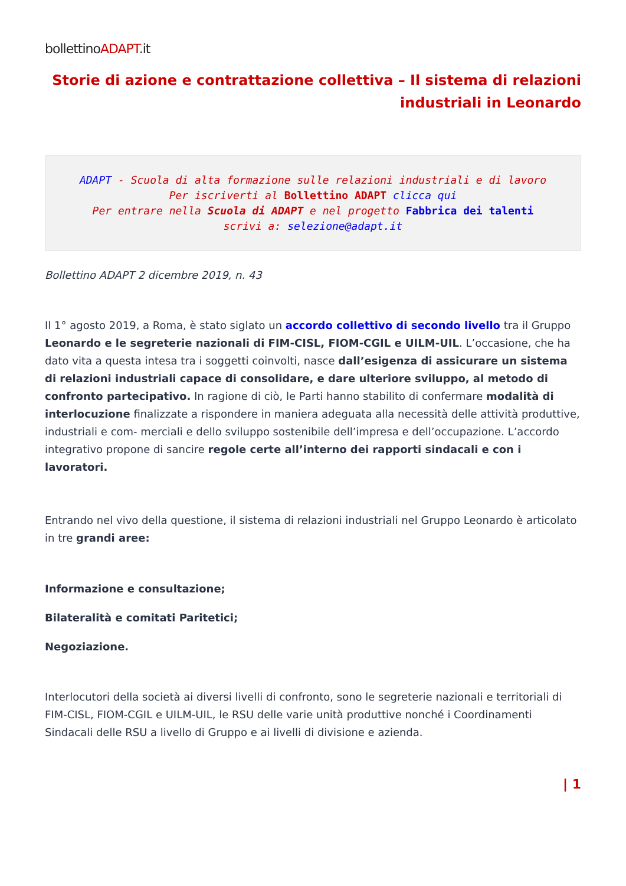bollettinoADAPT.it
Storie di azione e contrattazione collettiva – Il sistema di relazioni industriali in Leonardo
ADAPT - Scuola di alta formazione sulle relazioni industriali e di lavoro
Per iscriverti al Bollettino ADAPT clicca qui
Per entrare nella Scuola di ADAPT e nel progetto Fabbrica dei talenti
scrivi a: selezione@adapt.it
Bollettino ADAPT 2 dicembre 2019, n. 43
Il 1° agosto 2019, a Roma, è stato siglato un accordo collettivo di secondo livello tra il Gruppo Leonardo e le segreterie nazionali di FIM-CISL, FIOM-CGIL e UILM-UIL. L’occasione, che ha dato vita a questa intesa tra i soggetti coinvolti, nasce dall’esigenza di assicurare un sistema di relazioni industriali capace di consolidare, e dare ulteriore sviluppo, al metodo di confronto partecipativo. In ragione di ciò, le Parti hanno stabilito di confermare modalità di interlocuzione finalizzate a rispondere in maniera adeguata alla necessità delle attività produttive, industriali e com- merciali e dello sviluppo sostenibile dell’impresa e dell’occupazione. L’accordo integrativo propone di sancire regole certe all’interno dei rapporti sindacali e con i lavoratori.
Entrando nel vivo della questione, il sistema di relazioni industriali nel Gruppo Leonardo è articolato in tre grandi aree:
Informazione e consultazione;
Bilateralità e comitati Paritetici;
Negoziazione.
Interlocutori della società ai diversi livelli di confronto, sono le segreterie nazionali e territoriali di FIM-CISL, FIOM-CGIL e UILM-UIL, le RSU delle varie unità produttive nonché i Coordinamenti Sindacali delle RSU a livello di Gruppo e ai livelli di divisione e azienda.
| 1